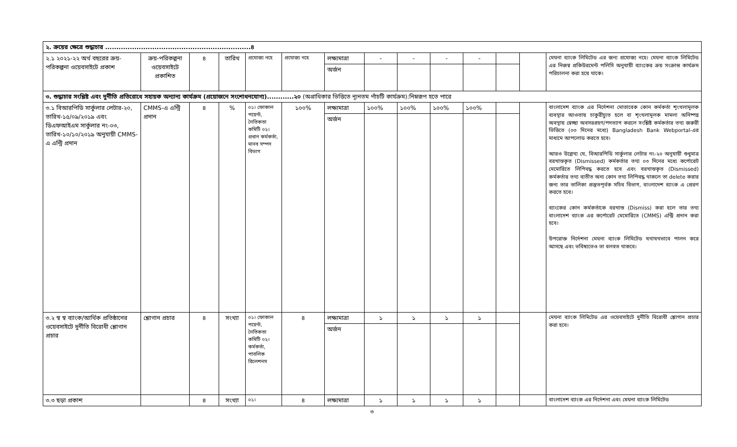| ২. ক্রয়ের ক্ষেত্রে শুদ্ধাচার .................................................................৪ | | | | | | | | | | | | | |
| ২.১ ২০২১-২২ অর্থ বছরের ক্রয়-পরিকল্পনা ওয়েবসাইটে প্রকাশ | ক্রয়-পরিকল্পনা ওয়েবসাইটে প্রকাশিত | ৪ | তারিখ | প্রযোজ্য নহে | প্রযোজ্য নহে | লক্ষ্যমাত্রা | - | - | - | - | | | মেঘনা ব্যাংক লিমিটেড এর জন্য প্রযোজ্য নহে। মেঘনা ব্যাংক লিমিটেড এর নিজস্ব প্রকিউরমেন্ট পলিসি অনুযায়ী ব্যাংকের ক্রয় সংক্রান্ত কার্যক্রম পরিচালনা করা হয়ে থাকে। |
| | | | | | | অর্জন | | | | | | | |
| ৩. শুদ্ধাচার সংশ্লিষ্ট এবং দুর্নীতি প্রতিরোধে সহায়ক অন্যান্য কার্যক্রম (প্রয়োজনে সংশোধনযোগ্য)............২০ (অগ্রাধিকার ভিত্তিতে ন্যূনতম পাঁচটি কার্যক্রম):নিম্নরূপ হতে পারে | | | | | | | | | | | | | |
| ৩.১ বিআরপিডি সার্কুলার লেটার-২০, তারিখ-১৫/০৯/২০১৯ এবং ডিএফআইএম সার্কুলার নং-০৩, তারিখ-১০/১০/২০১৯ অনুযায়ী CMMS-এ এন্ট্রি প্রদান | CMMS-এ এন্ট্রি প্রদান | ৪ | % | ০১। ফোকাল পয়েন্ট, নৈতিকতা কমিটি ০২। প্রধান কর্মকর্তা, মানব সম্পদ বিভাগ | ১০০% | লক্ষ্যমাত্রা | ১০০% | ১০০% | ১০০% | ১০০% | | | বাংলাদেশ ব্যাংক এর নির্দেশনা মোতাবেক কোন কর্মকর্তা শৃংখলামূলক ব্যবস্থার আওতায় চাকুরীচ্যুত হলে বা শৃংখলামূলক মামলা অনিষ্পন্ন অবস্থায় স্বেচ্ছা অবসরগ্রহণ/পদত্যাগ করলে সংশ্লিষ্ট কর্মকর্তার তথ্য জরুরী ভিত্তিতে (০৩ দিনের মধ্যে) Bangladesh Bank Webportal-এর মাধ্যমে আপলোড করতে হবে। আরও উল্লেখ্য যে, বিআরপিডি সার্কুলার লেটার নং-২০ অনুযায়ী শুধুমাত্র বরখাস্তকৃত (Dismissed) কর্মকর্তার তথ্য ০৩ দিনের মধ্যে কর্পোরেট মেমোরিতে লিপিবদ্ধ করতে হবে এবং বরখাস্তকৃত (Dismissed) কর্মকর্তার তথ্য ব্যতীত অন্য কোন তথ্য লিপিবদ্ধ থাকলে তা delete করার জন্য তার তালিকা প্রস্তুতপূর্বক সচিব বিভাগ, বাংলাদেশ ব্যাংক এ প্রেরণ করতে হবে। ব্যাংকের কোন কর্মকর্তাকে বরখাস্ত (Dismiss) করা হলে তার তথ্য বাংলাদেশ ব্যাংক এর কর্পোরেট মেমোরিতে (CMMS) এন্ট্রি প্রদান করা হবে। উপরোক্ত নির্দেশনা মেঘনা ব্যাংক লিমিটেড যথাযথভাবে পালন করে আসছে এবং ভবিষ্যতেও তা বলবত থাকবে। |
| | | | | | | অর্জন | | | | | | | |
| ৩.২ স্ব স্ব ব্যাংক/আর্থিক প্রতিষ্ঠানের ওয়েবসাইটে দুর্নীতি বিরোধী শ্লোগান প্রচার | শ্লোগান প্রচার | ৪ | সংখ্যা | ০১। ফোকাল পয়েন্ট, নৈতিকতা কমিটি ০২। কর্মকর্তা, পাবলিক রিলেশনস | ৪ | লক্ষ্যমাত্রা | ১ | ১ | ১ | ১ | | | মেঘনা ব্যাংক লিমিটেড এর ওয়েবসাইটে দুর্নীতি বিরোধী শ্লোগান প্রচার করা হবে। |
| | | | | | | অর্জন | | | | | | | |
| ৩.৩ ছড়া প্রকাশ | | ৪ | সংখ্যা | ০১। | ৪ | লক্ষ্যমাত্রা | ১ | ১ | ১ | ১ | | | বাংলাদেশ ব্যাংক এর নির্দেশনা এবং মেঘনা ব্যাংক লিমিটেড |
৩